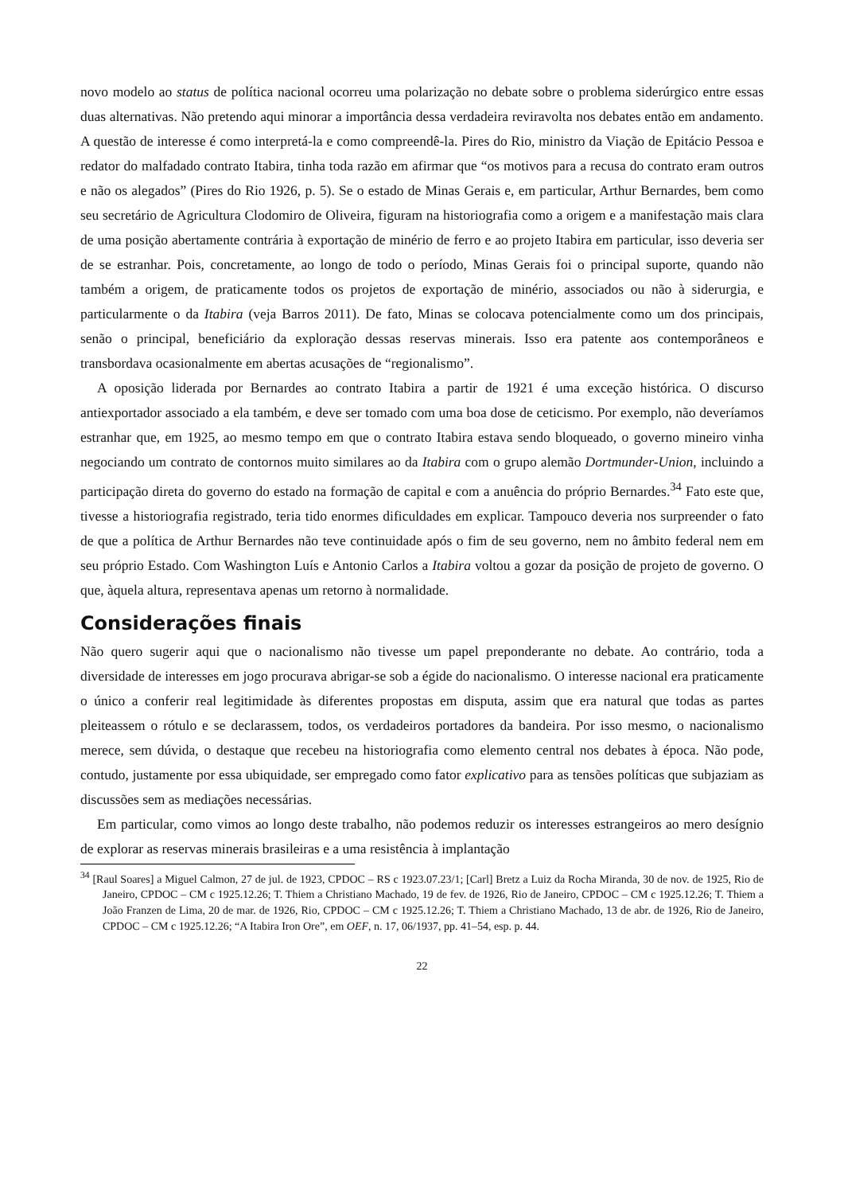novo modelo ao status de política nacional ocorreu uma polarização no debate sobre o problema siderúrgico entre essas duas alternativas. Não pretendo aqui minorar a importância dessa verdadeira reviravolta nos debates então em andamento. A questão de interesse é como interpretá-la e como compreendê-la. Pires do Rio, ministro da Viação de Epitácio Pessoa e redator do malfadado contrato Itabira, tinha toda razão em afirmar que “os motivos para a recusa do contrato eram outros e não os alegados” (Pires do Rio 1926, p. 5). Se o estado de Minas Gerais e, em particular, Arthur Bernardes, bem como seu secretário de Agricultura Clodomiro de Oliveira, figuram na historiografia como a origem e a manifestação mais clara de uma posição abertamente contrária à exportação de minério de ferro e ao projeto Itabira em particular, isso deveria ser de se estranhar. Pois, concretamente, ao longo de todo o período, Minas Gerais foi o principal suporte, quando não também a origem, de praticamente todos os projetos de exportação de minério, associados ou não à siderurgia, e particularmente o da Itabira (veja Barros 2011). De fato, Minas se colocava potencialmente como um dos principais, senão o principal, beneficiário da exploração dessas reservas minerais. Isso era patente aos contemporâneos e transbordava ocasionalmente em abertas acusações de “regionalismo”.
A oposição liderada por Bernardes ao contrato Itabira a partir de 1921 é uma exceção histórica. O discurso antiexportador associado a ela também, e deve ser tomado com uma boa dose de ceticismo. Por exemplo, não deveríamos estranhar que, em 1925, ao mesmo tempo em que o contrato Itabira estava sendo bloqueado, o governo mineiro vinha negociando um contrato de contornos muito similares ao da Itabira com o grupo alemão Dortmunder-Union, incluindo a participação direta do governo do estado na formação de capital e com a anuência do próprio Bernardes.<sup>34</sup> Fato este que, tivesse a historiografia registrado, teria tido enormes dificuldades em explicar. Tampouco deveria nos surpreender o fato de que a política de Arthur Bernardes não teve continuidade após o fim de seu governo, nem no âmbito federal nem em seu próprio Estado. Com Washington Luís e Antonio Carlos a Itabira voltou a gozar da posição de projeto de governo. O que, àquela altura, representava apenas um retorno à normalidade.
Considerações finais
Não quero sugerir aqui que o nacionalismo não tivesse um papel preponderante no debate. Ao contrário, toda a diversidade de interesses em jogo procurava abrigar-se sob a égide do nacionalismo. O interesse nacional era praticamente o único a conferir real legitimidade às diferentes propostas em disputa, assim que era natural que todas as partes pleiteassem o rótulo e se declarassem, todos, os verdadeiros portadores da bandeira. Por isso mesmo, o nacionalismo merece, sem dúvida, o destaque que recebeu na historiografia como elemento central nos debates à época. Não pode, contudo, justamente por essa ubiquidade, ser empregado como fator explicativo para as tensões políticas que subjaziam as discussões sem as mediações necessárias.
Em particular, como vimos ao longo deste trabalho, não podemos reduzir os interesses estrangeiros ao mero desígnio de explorar as reservas minerais brasileiras e a uma resistência à implantação
<sup>34</sup> [Raul Soares] a Miguel Calmon, 27 de jul. de 1923, CPDOC – RS c 1923.07.23/1; [Carl] Bretz a Luiz da Rocha Miranda, 30 de nov. de 1925, Rio de Janeiro, CPDOC – CM c 1925.12.26; T. Thiem a Christiano Machado, 19 de fev. de 1926, Rio de Janeiro, CPDOC – CM c 1925.12.26; T. Thiem a João Franzen de Lima, 20 de mar. de 1926, Rio, CPDOC – CM c 1925.12.26; T. Thiem a Christiano Machado, 13 de abr. de 1926, Rio de Janeiro, CPDOC – CM c 1925.12.26; “A Itabira Iron Ore”, em OEF, n. 17, 06/1937, pp. 41–54, esp. p. 44.
22